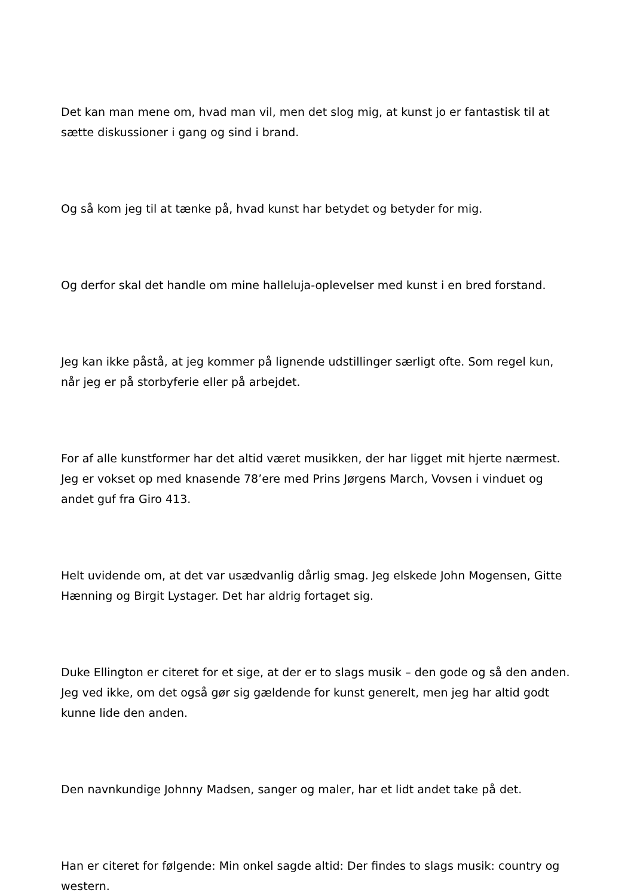Det kan man mene om, hvad man vil, men det slog mig, at kunst jo er fantastisk til at sætte diskussioner i gang og sind i brand.
Og så kom jeg til at tænke på, hvad kunst har betydet og betyder for mig.
Og derfor skal det handle om mine halleluja-oplevelser med kunst i en bred forstand.
Jeg kan ikke påstå, at jeg kommer på lignende udstillinger særligt ofte. Som regel kun, når jeg er på storbyferie eller på arbejdet.
For af alle kunstformer har det altid været musikken, der har ligget mit hjerte nærmest. Jeg er vokset op med knasende 78’ere med Prins Jørgens March, Vovsen i vinduet og andet guf fra Giro 413.
Helt uvidende om, at det var usædvanlig dårlig smag. Jeg elskede John Mogensen, Gitte Hænning og Birgit Lystager. Det har aldrig fortaget sig.
Duke Ellington er citeret for et sige, at der er to slags musik – den gode og så den anden. Jeg ved ikke, om det også gør sig gældende for kunst generelt, men jeg har altid godt kunne lide den anden.
Den navnkundige Johnny Madsen, sanger og maler, har et lidt andet take på det.
Han er citeret for følgende: Min onkel sagde altid: Der findes to slags musik: country og western.